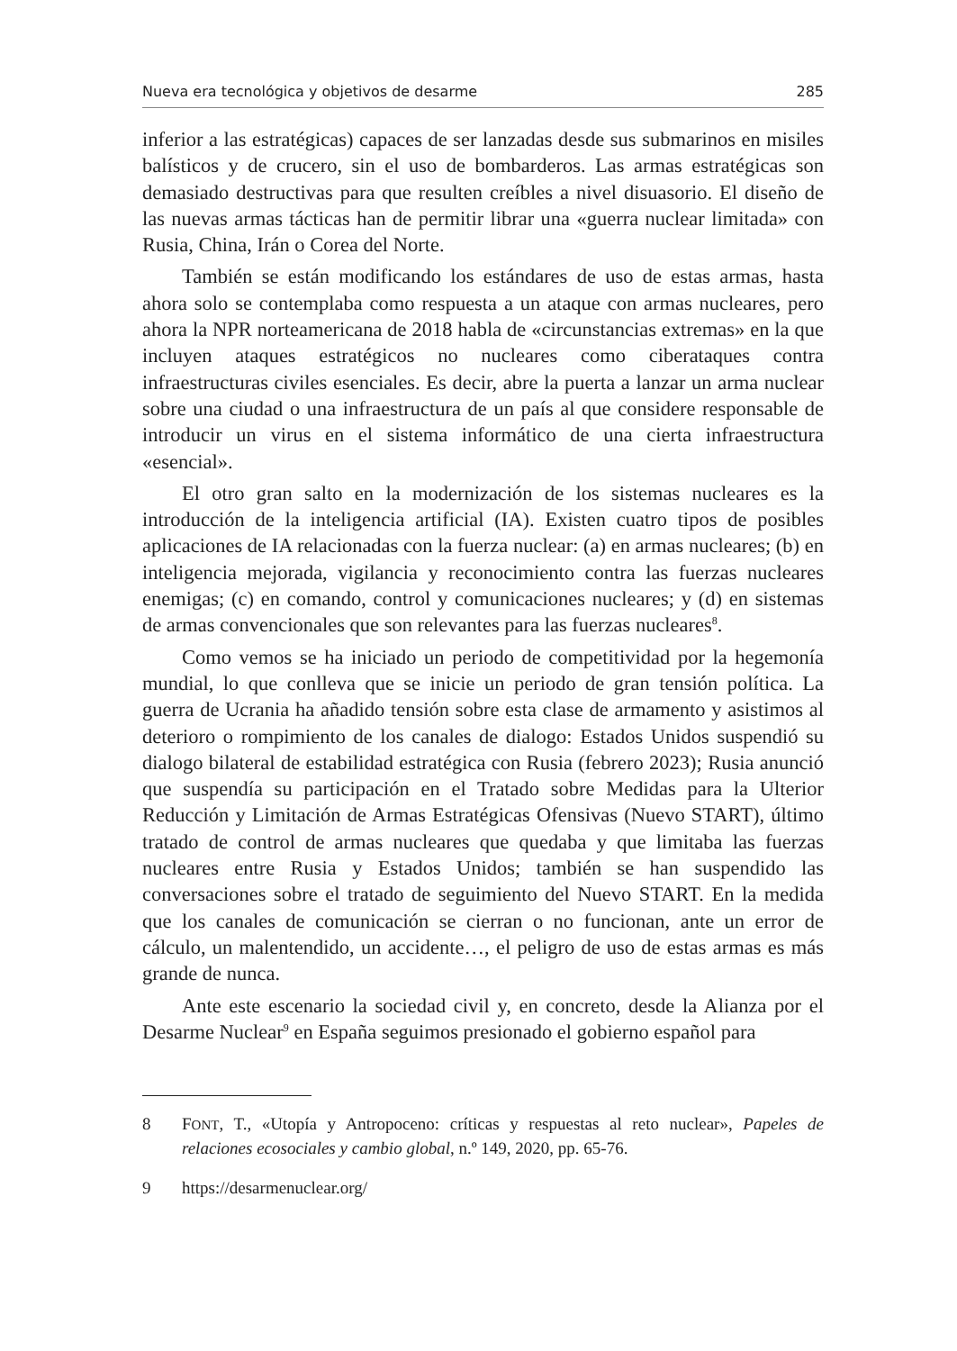Nueva era tecnológica y objetivos de desarme 285
inferior a las estratégicas) capaces de ser lanzadas desde sus submarinos en misiles balísticos y de crucero, sin el uso de bombarderos. Las armas estratégicas son demasiado destructivas para que resulten creíbles a nivel disuasorio. El diseño de las nuevas armas tácticas han de permitir librar una «guerra nuclear limitada» con Rusia, China, Irán o Corea del Norte.
También se están modificando los estándares de uso de estas armas, hasta ahora solo se contemplaba como respuesta a un ataque con armas nucleares, pero ahora la NPR norteamericana de 2018 habla de «circunstancias extremas» en la que incluyen ataques estratégicos no nucleares como ciberataques contra infraestructuras civiles esenciales. Es decir, abre la puerta a lanzar un arma nuclear sobre una ciudad o una infraestructura de un país al que considere responsable de introducir un virus en el sistema informático de una cierta infraestructura «esencial».
El otro gran salto en la modernización de los sistemas nucleares es la introducción de la inteligencia artificial (IA). Existen cuatro tipos de posibles aplicaciones de IA relacionadas con la fuerza nuclear: (a) en armas nucleares; (b) en inteligencia mejorada, vigilancia y reconocimiento contra las fuerzas nucleares enemigas; (c) en comando, control y comunicaciones nucleares; y (d) en sistemas de armas convencionales que son relevantes para las fuerzas nucleares<sup>8</sup>.
Como vemos se ha iniciado un periodo de competitividad por la hegemonía mundial, lo que conlleva que se inicie un periodo de gran tensión política. La guerra de Ucrania ha añadido tensión sobre esta clase de armamento y asistimos al deterioro o rompimiento de los canales de dialogo: Estados Unidos suspendió su dialogo bilateral de estabilidad estratégica con Rusia (febrero 2023); Rusia anunció que suspendía su participación en el Tratado sobre Medidas para la Ulterior Reducción y Limitación de Armas Estratégicas Ofensivas (Nuevo START), último tratado de control de armas nucleares que quedaba y que limitaba las fuerzas nucleares entre Rusia y Estados Unidos; también se han suspendido las conversaciones sobre el tratado de seguimiento del Nuevo START. En la medida que los canales de comunicación se cierran o no funcionan, ante un error de cálculo, un malentendido, un accidente…, el peligro de uso de estas armas es más grande de nunca.
Ante este escenario la sociedad civil y, en concreto, desde la Alianza por el Desarme Nuclear<sup>9</sup> en España seguimos presionado el gobierno español para
8 FONT, T., «Utopía y Antropoceno: críticas y respuestas al reto nuclear», Papeles de relaciones ecosociales y cambio global, n.º 149, 2020, pp. 65-76.
9 https://desarmenuclear.org/